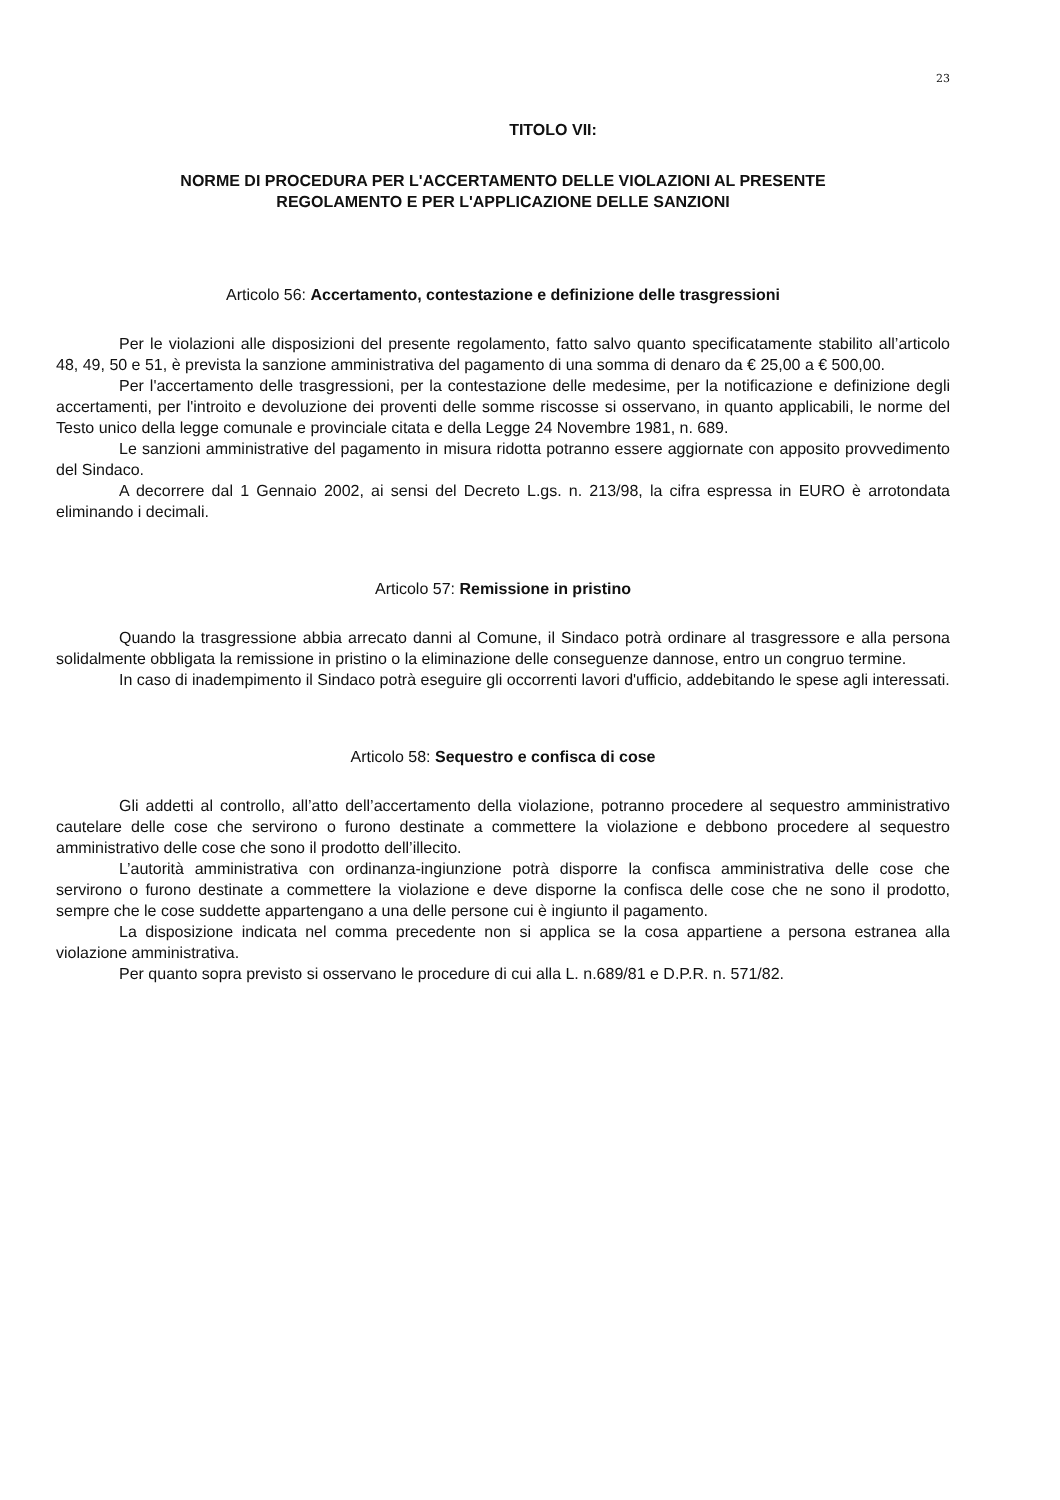23
TITOLO VII:
NORME DI PROCEDURA PER L'ACCERTAMENTO DELLE VIOLAZIONI AL PRESENTE
REGOLAMENTO E PER L'APPLICAZIONE DELLE SANZIONI
Articolo 56: Accertamento, contestazione e definizione delle trasgressioni
Per le violazioni alle disposizioni del presente regolamento, fatto salvo quanto specificatamente stabilito all’articolo 48, 49, 50 e 51, è prevista la sanzione amministrativa del pagamento di una somma di denaro da € 25,00 a € 500,00.
Per l'accertamento delle trasgressioni, per la contestazione delle medesime, per la notificazione e definizione degli accertamenti, per l'introito e devoluzione dei proventi delle somme riscosse si osservano, in quanto applicabili, le norme del Testo unico della legge comunale e provinciale citata e della Legge 24 Novembre 1981, n. 689.
Le sanzioni amministrative del pagamento in misura ridotta potranno essere aggiornate con apposito provvedimento del Sindaco.
A decorrere dal 1 Gennaio 2002, ai sensi del Decreto L.gs. n. 213/98, la cifra espressa in EURO è arrotondata eliminando i decimali.
Articolo 57: Remissione in pristino
Quando la trasgressione abbia arrecato danni al Comune, il Sindaco potrà ordinare al trasgressore e alla persona solidalmente obbligata la remissione in pristino o la eliminazione delle conseguenze dannose, entro un congruo termine.
In caso di inadempimento il Sindaco potrà eseguire gli occorrenti lavori d'ufficio, addebitando le spese agli interessati.
Articolo 58: Sequestro e confisca di cose
Gli addetti al controllo, all’atto dell’accertamento della violazione, potranno procedere al sequestro amministrativo cautelare delle cose che servirono o furono destinate a commettere la violazione e debbono procedere al sequestro amministrativo delle cose che sono il prodotto dell’illecito.
L’autorità amministrativa con ordinanza-ingiunzione potrà disporre la confisca amministrativa delle cose che servirono o furono destinate a commettere la violazione e deve disporne la confisca delle cose che ne sono il prodotto, sempre che le cose suddette appartengano a una delle persone cui è ingiunto il pagamento.
La disposizione indicata nel comma precedente non si applica se la cosa appartiene a persona estranea alla violazione amministrativa.
Per quanto sopra previsto si osservano le procedure di cui alla L. n.689/81 e D.P.R. n. 571/82.